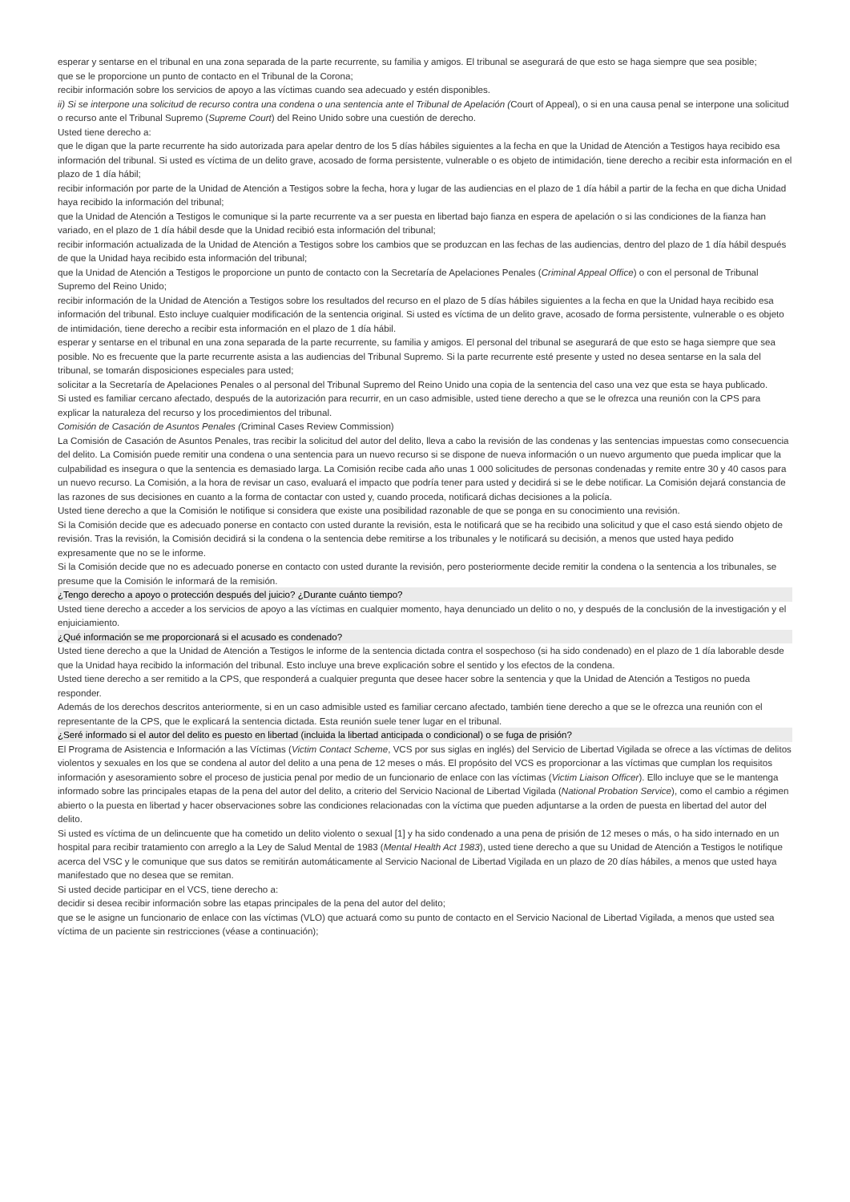esperar y sentarse en el tribunal en una zona separada de la parte recurrente, su familia y amigos. El tribunal se asegurará de que esto se haga siempre que sea posible;
que se le proporcione un punto de contacto en el Tribunal de la Corona;
recibir información sobre los servicios de apoyo a las víctimas cuando sea adecuado y estén disponibles.
ii) Si se interpone una solicitud de recurso contra una condena o una sentencia ante el Tribunal de Apelación (Court of Appeal), o si en una causa penal se interpone una solicitud o recurso ante el Tribunal Supremo (Supreme Court) del Reino Unido sobre una cuestión de derecho.
Usted tiene derecho a:
que le digan que la parte recurrente ha sido autorizada para apelar dentro de los 5 días hábiles siguientes a la fecha en que la Unidad de Atención a Testigos haya recibido esa información del tribunal. Si usted es víctima de un delito grave, acosado de forma persistente, vulnerable o es objeto de intimidación, tiene derecho a recibir esta información en el plazo de 1 día hábil;
recibir información por parte de la Unidad de Atención a Testigos sobre la fecha, hora y lugar de las audiencias en el plazo de 1 día hábil a partir de la fecha en que dicha Unidad haya recibido la información del tribunal;
que la Unidad de Atención a Testigos le comunique si la parte recurrente va a ser puesta en libertad bajo fianza en espera de apelación o si las condiciones de la fianza han variado, en el plazo de 1 día hábil desde que la Unidad recibió esta información del tribunal;
recibir información actualizada de la Unidad de Atención a Testigos sobre los cambios que se produzcan en las fechas de las audiencias, dentro del plazo de 1 día hábil después de que la Unidad haya recibido esta información del tribunal;
que la Unidad de Atención a Testigos le proporcione un punto de contacto con la Secretaría de Apelaciones Penales (Criminal Appeal Office) o con el personal de Tribunal Supremo del Reino Unido;
recibir información de la Unidad de Atención a Testigos sobre los resultados del recurso en el plazo de 5 días hábiles siguientes a la fecha en que la Unidad haya recibido esa información del tribunal. Esto incluye cualquier modificación de la sentencia original. Si usted es víctima de un delito grave, acosado de forma persistente, vulnerable o es objeto de intimidación, tiene derecho a recibir esta información en el plazo de 1 día hábil.
esperar y sentarse en el tribunal en una zona separada de la parte recurrente, su familia y amigos. El personal del tribunal se asegurará de que esto se haga siempre que sea posible. No es frecuente que la parte recurrente asista a las audiencias del Tribunal Supremo. Si la parte recurrente esté presente y usted no desea sentarse en la sala del tribunal, se tomarán disposiciones especiales para usted;
solicitar a la Secretaría de Apelaciones Penales o al personal del Tribunal Supremo del Reino Unido una copia de la sentencia del caso una vez que esta se haya publicado.
Si usted es familiar cercano afectado, después de la autorización para recurrir, en un caso admisible, usted tiene derecho a que se le ofrezca una reunión con la CPS para explicar la naturaleza del recurso y los procedimientos del tribunal.
Comisión de Casación de Asuntos Penales (Criminal Cases Review Commission)
La Comisión de Casación de Asuntos Penales, tras recibir la solicitud del autor del delito, lleva a cabo la revisión de las condenas y las sentencias impuestas como consecuencia del delito. La Comisión puede remitir una condena o una sentencia para un nuevo recurso si se dispone de nueva información o un nuevo argumento que pueda implicar que la culpabilidad es insegura o que la sentencia es demasiado larga. La Comisión recibe cada año unas 1 000 solicitudes de personas condenadas y remite entre 30 y 40 casos para un nuevo recurso. La Comisión, a la hora de revisar un caso, evaluará el impacto que podría tener para usted y decidirá si se le debe notificar. La Comisión dejará constancia de las razones de sus decisiones en cuanto a la forma de contactar con usted y, cuando proceda, notificará dichas decisiones a la policía.
Usted tiene derecho a que la Comisión le notifique si considera que existe una posibilidad razonable de que se ponga en su conocimiento una revisión.
Si la Comisión decide que es adecuado ponerse en contacto con usted durante la revisión, esta le notificará que se ha recibido una solicitud y que el caso está siendo objeto de revisión. Tras la revisión, la Comisión decidirá si la condena o la sentencia debe remitirse a los tribunales y le notificará su decisión, a menos que usted haya pedido expresamente que no se le informe.
Si la Comisión decide que no es adecuado ponerse en contacto con usted durante la revisión, pero posteriormente decide remitir la condena o la sentencia a los tribunales, se presume que la Comisión le informará de la remisión.
¿Tengo derecho a apoyo o protección después del juicio? ¿Durante cuánto tiempo?
Usted tiene derecho a acceder a los servicios de apoyo a las víctimas en cualquier momento, haya denunciado un delito o no, y después de la conclusión de la investigación y el enjuiciamiento.
¿Qué información se me proporcionará si el acusado es condenado?
Usted tiene derecho a que la Unidad de Atención a Testigos le informe de la sentencia dictada contra el sospechoso (si ha sido condenado) en el plazo de 1 día laborable desde que la Unidad haya recibido la información del tribunal. Esto incluye una breve explicación sobre el sentido y los efectos de la condena.
Usted tiene derecho a ser remitido a la CPS, que responderá a cualquier pregunta que desee hacer sobre la sentencia y que la Unidad de Atención a Testigos no pueda responder.
Además de los derechos descritos anteriormente, si en un caso admisible usted es familiar cercano afectado, también tiene derecho a que se le ofrezca una reunión con el representante de la CPS, que le explicará la sentencia dictada. Esta reunión suele tener lugar en el tribunal.
¿Seré informado si el autor del delito es puesto en libertad (incluida la libertad anticipada o condicional) o se fuga de prisión?
El Programa de Asistencia e Información a las Víctimas (Victim Contact Scheme, VCS por sus siglas en inglés) del Servicio de Libertad Vigilada se ofrece a las víctimas de delitos violentos y sexuales en los que se condena al autor del delito a una pena de 12 meses o más. El propósito del VCS es proporcionar a las víctimas que cumplan los requisitos información y asesoramiento sobre el proceso de justicia penal por medio de un funcionario de enlace con las víctimas (Victim Liaison Officer). Ello incluye que se le mantenga informado sobre las principales etapas de la pena del autor del delito, a criterio del Servicio Nacional de Libertad Vigilada (National Probation Service), como el cambio a régimen abierto o la puesta en libertad y hacer observaciones sobre las condiciones relacionadas con la víctima que pueden adjuntarse a la orden de puesta en libertad del autor del delito.
Si usted es víctima de un delincuente que ha cometido un delito violento o sexual [1] y ha sido condenado a una pena de prisión de 12 meses o más, o ha sido internado en un hospital para recibir tratamiento con arreglo a la Ley de Salud Mental de 1983 (Mental Health Act 1983), usted tiene derecho a que su Unidad de Atención a Testigos le notifique acerca del VSC y le comunique que sus datos se remitirán automáticamente al Servicio Nacional de Libertad Vigilada en un plazo de 20 días hábiles, a menos que usted haya manifestado que no desea que se remitan.
Si usted decide participar en el VCS, tiene derecho a:
decidir si desea recibir información sobre las etapas principales de la pena del autor del delito;
que se le asigne un funcionario de enlace con las víctimas (VLO) que actuará como su punto de contacto en el Servicio Nacional de Libertad Vigilada, a menos que usted sea víctima de un paciente sin restricciones (véase a continuación);